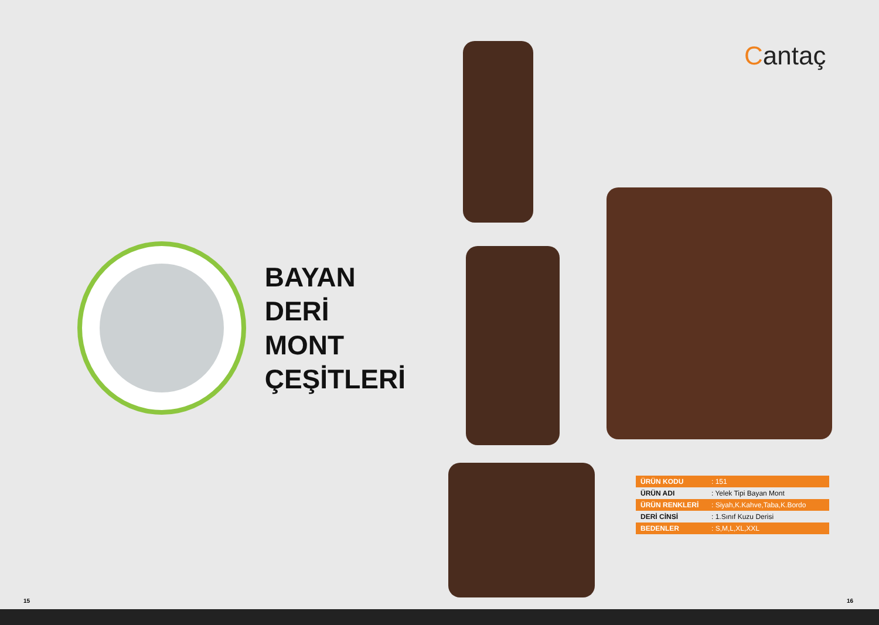Cantaç
BAYAN
DERİ MONT
ÇEŞİTLERİ
| ÜRÜN KODU | : 151 |
| ÜRÜN ADI | : Yelek Tipi Bayan Mont |
| ÜRÜN RENKLERİ | : Siyah,K.Kahve,Taba,K.Bordo |
| DERİ CİNSİ | : 1.Sınıf Kuzu Derisi |
| BEDENLER | : S,M,L,XL,XXL |
15 16